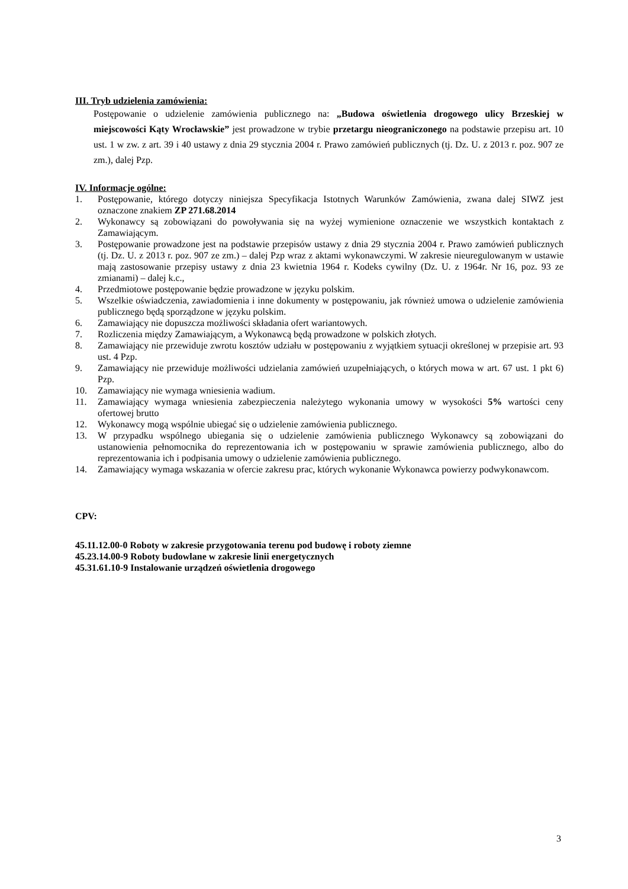III. Tryb udzielenia zamówienia:
Postępowanie o udzielenie zamówienia publicznego na: „Budowa oświetlenia drogowego ulicy Brzeskiej w miejscowości Kąty Wrocławskie” jest prowadzone w trybie przetargu nieograniczonego na podstawie przepisu art. 10 ust. 1 w zw. z art. 39 i 40 ustawy z dnia 29 stycznia 2004 r. Prawo zamówień publicznych (tj. Dz. U. z 2013 r. poz. 907 ze zm.), dalej Pzp.
IV. Informacje ogólne:
1. Postępowanie, którego dotyczy niniejsza Specyfikacja Istotnych Warunków Zamówienia, zwana dalej SIWZ jest oznaczone znakiem ZP 271.68.2014
2. Wykonawcy są zobowiązani do powoływania się na wyżej wymienione oznaczenie we wszystkich kontaktach z Zamawiającym.
3. Postępowanie prowadzone jest na podstawie przepisów ustawy z dnia 29 stycznia 2004 r. Prawo zamówień publicznych (tj. Dz. U. z 2013 r. poz. 907 ze zm.) – dalej Pzp wraz z aktami wykonawczymi. W zakresie nieuregulowanym w ustawie mają zastosowanie przepisy ustawy z dnia 23 kwietnia 1964 r. Kodeks cywilny (Dz. U. z 1964r. Nr 16, poz. 93 ze zmianami) – dalej k.c.,
4. Przedmiotowe postępowanie będzie prowadzone w języku polskim.
5. Wszelkie oświadczenia, zawiadomienia i inne dokumenty w postępowaniu, jak również umowa o udzielenie zamówienia publicznego będą sporządzone w języku polskim.
6. Zamawiający nie dopuszcza możliwości składania ofert wariantowych.
7. Rozliczenia między Zamawiającym, a Wykonawcą będą prowadzone w polskich złotych.
8. Zamawiający nie przewiduje zwrotu kosztów udziału w postępowaniu z wyjątkiem sytuacji określonej w przepisie art. 93 ust. 4 Pzp.
9. Zamawiający nie przewiduje możliwości udzielania zamówień uzupełniających, o których mowa w art. 67 ust. 1 pkt 6) Pzp.
10. Zamawiający nie wymaga wniesienia wadium.
11. Zamawiający wymaga wniesienia zabezpieczenia należytego wykonania umowy w wysokości 5% wartości ceny ofertowej brutto
12. Wykonawcy mogą wspólnie ubiegać się o udzielenie zamówienia publicznego.
13. W przypadku wspólnego ubiegania się o udzielenie zamówienia publicznego Wykonawcy są zobowiązani do ustanowienia pełnomocnika do reprezentowania ich w postępowaniu w sprawie zamówienia publicznego, albo do reprezentowania ich i podpisania umowy o udzielenie zamówienia publicznego.
14. Zamawiający wymaga wskazania w ofercie zakresu prac, których wykonanie Wykonawca powierzy podwykonawcom.
CPV:
45.11.12.00-0 Roboty w zakresie przygotowania terenu pod budowę i roboty ziemne
45.23.14.00-9 Roboty budowlane w zakresie linii energetycznych
45.31.61.10-9 Instalowanie urządzeń oświetlenia drogowego
3